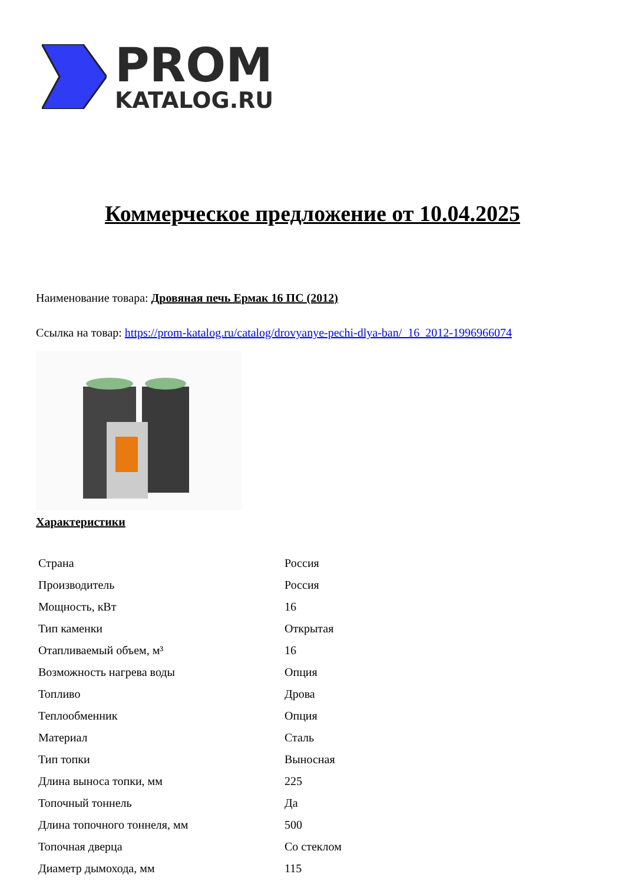PROM
KATALOG.RU
Коммерческое предложение от 10.04.2025
Наименование товара: Дровяная печь Ермак 16 ПС (2012)
Ссылка на товар: https://prom-katalog.ru/catalog/drovyanye-pechi-dlya-ban/_16_2012-1996966074
Характеристики
| Страна | Россия |
| Производитель | Россия |
| Мощность, кВт | 16 |
| Тип каменки | Открытая |
| Отапливаемый объем, м³ | 16 |
| Возможность нагрева воды | Опция |
| Топливо | Дрова |
| Теплообменник | Опция |
| Материал | Сталь |
| Тип топки | Выносная |
| Длина выноса топки, мм | 225 |
| Топочный тоннель | Да |
| Длина топочного тоннеля, мм | 500 |
| Топочная дверца | Со стеклом |
| Диаметр дымохода, мм | 115 |